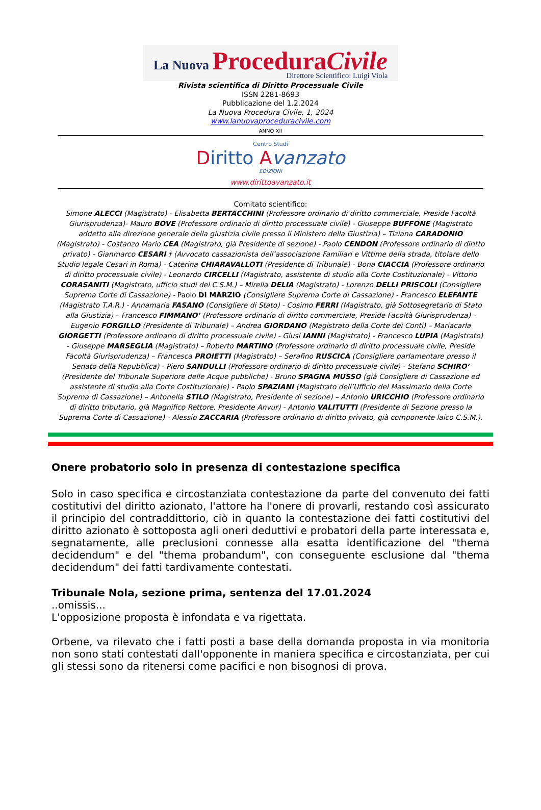La Nuova ProceduraCivile
Direttore Scientifico: Luigi Viola
Rivista scientifica di Diritto Processuale Civile
ISSN 2281-8693
Pubblicazione del 1.2.2024
La Nuova Procedura Civile, 1, 2024
www.lanuovaproceduracivile.com
ANNO XII
Centro Studi
Diritto Avanzato
EDIZIONI
www.dirittoavanzato.it
Comitato scientifico:
Simone ALECCI (Magistrato) - Elisabetta BERTACCHINI (Professore ordinario di diritto commerciale, Preside Facoltà Giurisprudenza)- Mauro BOVE (Professore ordinario di diritto processuale civile) - Giuseppe BUFFONE (Magistrato addetto alla direzione generale della giustizia civile presso il Ministero della Giustizia) – Tiziana CARADONIO (Magistrato) - Costanzo Mario CEA (Magistrato, già Presidente di sezione) - Paolo CENDON (Professore ordinario di diritto privato) - Gianmarco CESARI † (Avvocato cassazionista dell’associazione Familiari e Vittime della strada, titolare dello Studio legale Cesari in Roma) - Caterina CHIARAVALLOTI (Presidente di Tribunale) - Bona CIACCIA (Professore ordinario di diritto processuale civile) - Leonardo CIRCELLI (Magistrato, assistente di studio alla Corte Costituzionale) - Vittorio CORASANITI (Magistrato, ufficio studi del C.S.M.) – Mirella DELIA (Magistrato) - Lorenzo DELLI PRISCOLI (Consigliere Suprema Corte di Cassazione) - Paolo DI MARZIO (Consigliere Suprema Corte di Cassazione) - Francesco ELEFANTE (Magistrato T.A.R.) - Annamaria FASANO (Consigliere di Stato) - Cosimo FERRI (Magistrato, già Sottosegretario di Stato alla Giustizia) – Francesco FIMMANO’ (Professore ordinario di diritto commerciale, Preside Facoltà Giurisprudenza) - Eugenio FORGILLO (Presidente di Tribunale) – Andrea GIORDANO (Magistrato della Corte dei Conti) – Mariacarla GIORGETTI (Professore ordinario di diritto processuale civile) - Giusi IANNI (Magistrato) - Francesco LUPIA (Magistrato) - Giuseppe MARSEGLIA (Magistrato) – Roberto MARTINO (Professore ordinario di diritto processuale civile, Preside Facoltà Giurisprudenza) – Francesca PROIETTI (Magistrato) – Serafino RUSCICA (Consigliere parlamentare presso il Senato della Repubblica) - Piero SANDULLI (Professore ordinario di diritto processuale civile) - Stefano SCHIRO’ (Presidente del Tribunale Superiore delle Acque pubbliche) - Bruno SPAGNA MUSSO (già Consigliere di Cassazione ed assistente di studio alla Corte Costituzionale) - Paolo SPAZIANI (Magistrato dell’Ufficio del Massimario della Corte Suprema di Cassazione) – Antonella STILO (Magistrato, Presidente di sezione) – Antonio URICCHIO (Professore ordinario di diritto tributario, già Magnifico Rettore, Presidente Anvur) - Antonio VALITUTTI (Presidente di Sezione presso la Suprema Corte di Cassazione) - Alessio ZACCARIA (Professore ordinario di diritto privato, già componente laico C.S.M.).
Onere probatorio solo in presenza di contestazione specifica
Solo in caso specifica e circostanziata contestazione da parte del convenuto dei fatti costitutivi del diritto azionato, l'attore ha l'onere di provarli, restando così assicurato il principio del contraddittorio, ciò in quanto la contestazione dei fatti costitutivi del diritto azionato è sottoposta agli oneri deduttivi e probatori della parte interessata e, segnatamente, alle preclusioni connesse alla esatta identificazione del "thema decidendum" e del "thema probandum", con conseguente esclusione dal "thema decidendum" dei fatti tardivamente contestati.
Tribunale Nola, sezione prima, sentenza del 17.01.2024
..omissis...
L'opposizione proposta è infondata e va rigettata.
Orbene, va rilevato che i fatti posti a base della domanda proposta in via monitoria non sono stati contestati dall'opponente in maniera specifica e circostanziata, per cui gli stessi sono da ritenersi come pacifici e non bisognosi di prova.